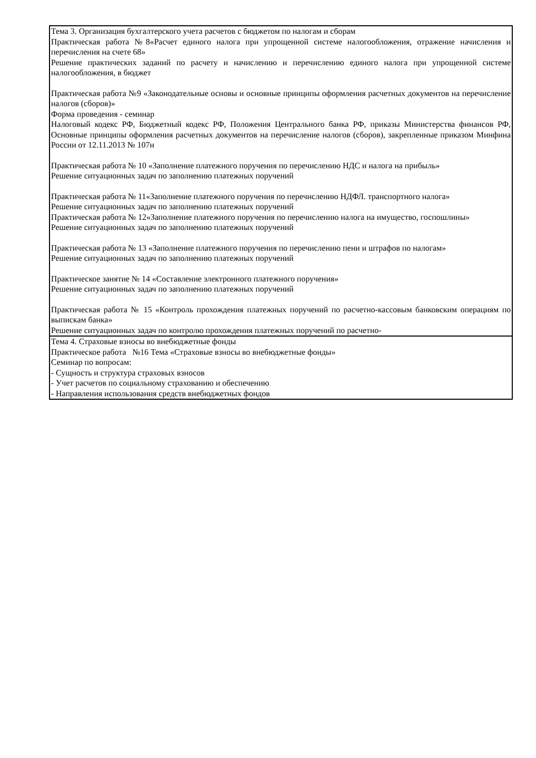| Тема 3. Организация бухгалтерского учета расчетов с бюджетом по налогам и сборам Практическая работа №8«Расчет единого налога при упрощенной системе налогообложения, отражение начисления и перечисления на счете 68» Решение практических заданий по расчету и начислению и перечислению единого налога при упрощенной системе налогообложения, в бюджет Практическая работа №9 «Законодательные основы и основные принципы оформления расчетных документов на перечисление налогов (сборов)» Форма проведения - семинар Налоговый кодекс РФ, Бюджетный кодекс РФ, Положения Центрального банка РФ, приказы Министерства финансов РФ, Основные принципы оформления расчетных документов на перечисление налогов (сборов), закрепленные приказом Минфина России от 12.11.2013 № 107н Практическая работа № 10 «Заполнение платежного поручения по перечислению НДС и налога на прибыль» Решение ситуационных задач по заполнению платежных поручений Практическая работа № 11«Заполнение платежного поручения по перечислению НДФЛ. транспортного налога» Решение ситуационных задач по заполнению платежных поручений Практическая работа № 12«Заполнение платежного поручения по перечислению налога на имущество, госпошлины» Решение ситуационных задач по заполнению платежных поручений Практическая работа № 13 «Заполнение платежного поручения по перечислению пени и штрафов по налогам» Решение ситуационных задач по заполнению платежных поручений Практическое занятие № 14 «Составление электронного платежного поручения» Решение ситуационных задач по заполнению платежных поручений Практическая работа № 15 «Контроль прохождения платежных поручений по расчетно-кассовым банковским операциям по выпискам банка» Решение ситуационных задач по контролю прохождения платежных поручений по расчетно- |
| Тема 4. Страховые взносы во внебюджетные фонды Практическое работа №16 Тема «Страховые взносы во внебюджетные фонды» Семинар по вопросам: - Сущность и структура страховых взносов - Учет расчетов по социальному страхованию и обеспечению - Направления использования средств внебюджетных фондов |